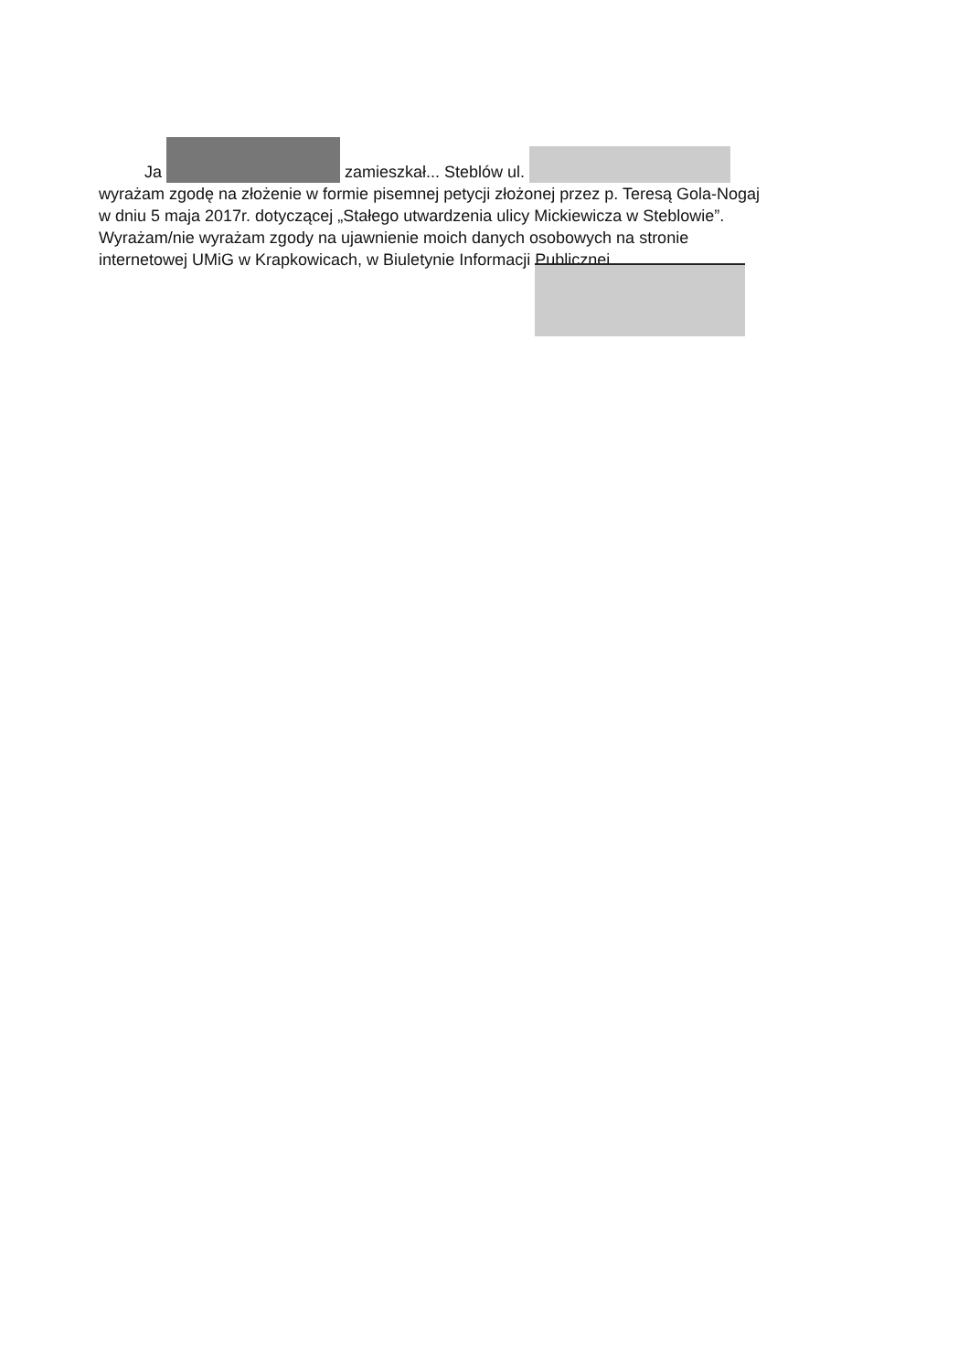Ja zamieszkał... Steblów ul.
wyrażam zgodę na złożenie w formie pisemnej petycji złożonej przez p. Teresą Gola-Nogaj w dniu 5 maja 2017r. dotyczącej „Stałego utwardzenia ulicy Mickiewicza w Steblowie”. Wyrażam/nie wyrażam zgody na ujawnienie moich danych osobowych na stronie internetowej UMiG w Krapkowicach, w Biuletynie Informacji Publicznej.